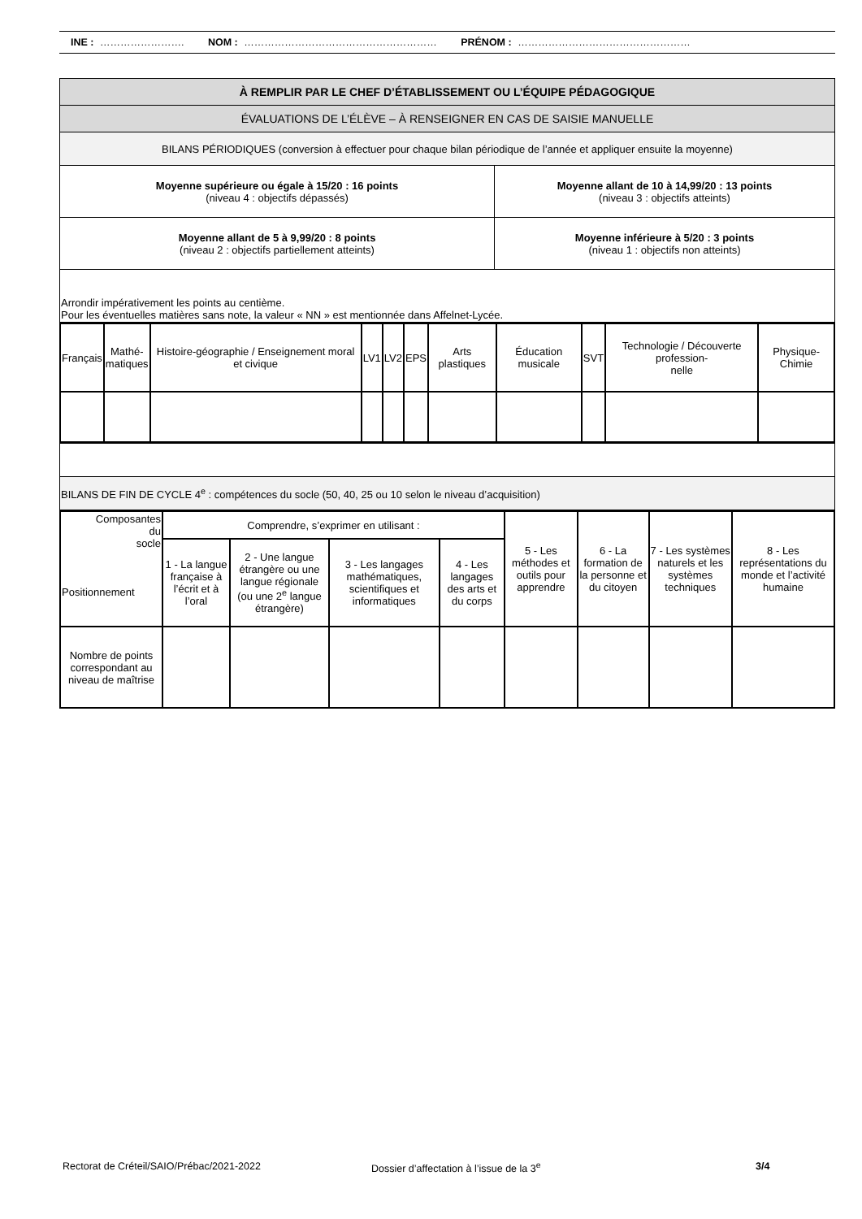INE : ……………………. NOM : ………………………………………………… PRÉNOM : ……………………………………………
| À REMPLIR PAR LE CHEF D’ÉTABLISSEMENT OU L’ÉQUIPE PÉDAGOGIQUE | |
| --- | --- |
| ÉVALUATIONS DE L’ÉLÈVE – À RENSEIGNER EN CAS DE SAISIE MANUELLE | |
| BILANS PÉRIODIQUES (conversion à effectuer pour chaque bilan périodique de l’année et appliquer ensuite la moyenne) | |
| Moyenne supérieure ou égale à 15/20 : 16 points (niveau 4 : objectifs dépassés) | Moyenne allant de 10 à 14,99/20 : 13 points (niveau 3 : objectifs atteints) |
| Moyenne allant de 5 à 9,99/20 : 8 points (niveau 2 : objectifs partiellement atteints) | Moyenne inférieure à 5/20 : 3 points (niveau 1 : objectifs non atteints) |
| Arrondir impérativement les points au centième. Pour les éventuelles matières sans note, la valeur « NN » est mentionnée dans Affelnet-Lycée. | |
| Français | Mathé- matiques | Histoire-géographie / Enseignement moral et civique | LV1 | LV2 | EPS | Arts plastiques | Éducation musicale | SVT | Technologie / Découverte profession- nelle | Physique-Chimie |
| --- | --- | --- | --- | --- | --- | --- | --- | --- | --- | --- |
| BILANS DE FIN DE CYCLE 4<sup>e</sup> : compétences du socle (50, 40, 25 ou 10 selon le niveau d’acquisition) |
| Composantes du socle Positionnement | Comprendre, s’exprimer en utilisant : | | | | 5 - Les méthodes et outils pour apprendre | 6 - La formation de la personne et du citoyen | 7 - Les systèmes naturels et les systèmes techniques | 8 - Les représentations du monde et l’activité humaine |
| --- | --- | --- | --- | --- | --- | --- | --- | --- |
| | 1 - La langue française à l’écrit et à l’oral | 2 - Une langue étrangère ou une langue régionale (ou une 2<sup>e</sup> langue étrangère) | 3 - Les langages mathématiques, scientifiques et informatiques | 4 - Les langages des arts et du corps | | | | |
| Nombre de points correspondant au niveau de maîtrise | | | | | | | | |
Rectorat de Créteil/SAIO/Prébac/2021-2022 Dossier d’affectation à l’issue de la 3<sup>e</sup> 3/4